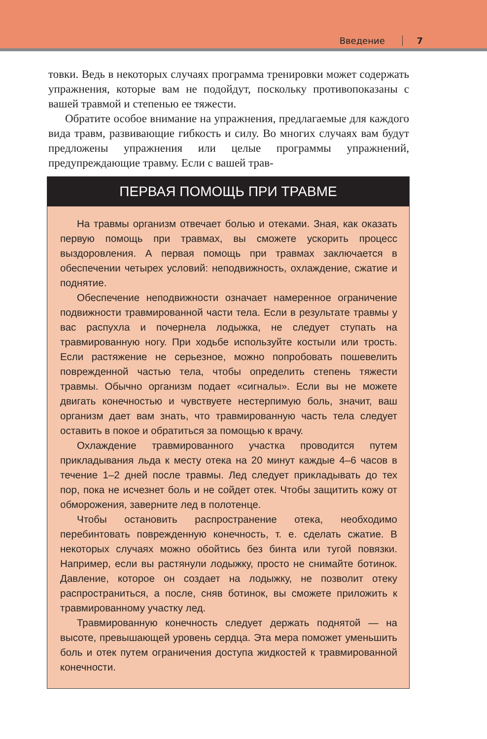Введение 7
товки. Ведь в некоторых случаях программа тренировки может содержать упражнения, которые вам не подойдут, поскольку противопоказаны с вашей травмой и степенью ее тяжести.
Обратите особое внимание на упражнения, предлагаемые для каждого вида травм, развивающие гибкость и силу. Во многих случаях вам будут предложены упражнения или целые программы упражнений, предупреждающие травму. Если с вашей трав-
ПЕРВАЯ ПОМОЩЬ ПРИ ТРАВМЕ
На травмы организм отвечает болью и отеками. Зная, как оказать первую помощь при травмах, вы сможете ускорить процесс выздоровления. А первая помощь при травмах заключается в обеспечении четырех условий: неподвижность, охлаждение, сжатие и поднятие.
Обеспечение неподвижности означает намеренное ограничение подвижности травмированной части тела. Если в результате травмы у вас распухла и почернела лодыжка, не следует ступать на травмированную ногу. При ходьбе используйте костыли или трость. Если растяжение не серьезное, можно попробовать пошевелить поврежденной частью тела, чтобы определить степень тяжести травмы. Обычно организм подает «сигналы». Если вы не можете двигать конечностью и чувствуете нестерпимую боль, значит, ваш организм дает вам знать, что травмированную часть тела следует оставить в покое и обратиться за помощью к врачу.
Охлаждение травмированного участка проводится путем прикладывания льда к месту отека на 20 минут каждые 4–6 часов в течение 1–2 дней после травмы. Лед следует прикладывать до тех пор, пока не исчезнет боль и не сойдет отек. Чтобы защитить кожу от обморожения, заверните лед в полотенце.
Чтобы остановить распространение отека, необходимо перебинтовать поврежденную конечность, т. е. сделать сжатие. В некоторых случаях можно обойтись без бинта или тугой повязки. Например, если вы растянули лодыжку, просто не снимайте ботинок. Давление, которое он создает на лодыжку, не позволит отеку распространиться, а после, сняв ботинок, вы сможете приложить к травмированному участку лед.
Травмированную конечность следует держать поднятой — на высоте, превышающей уровень сердца. Эта мера поможет уменьшить боль и отек путем ограничения доступа жидкостей к травмированной конечности.